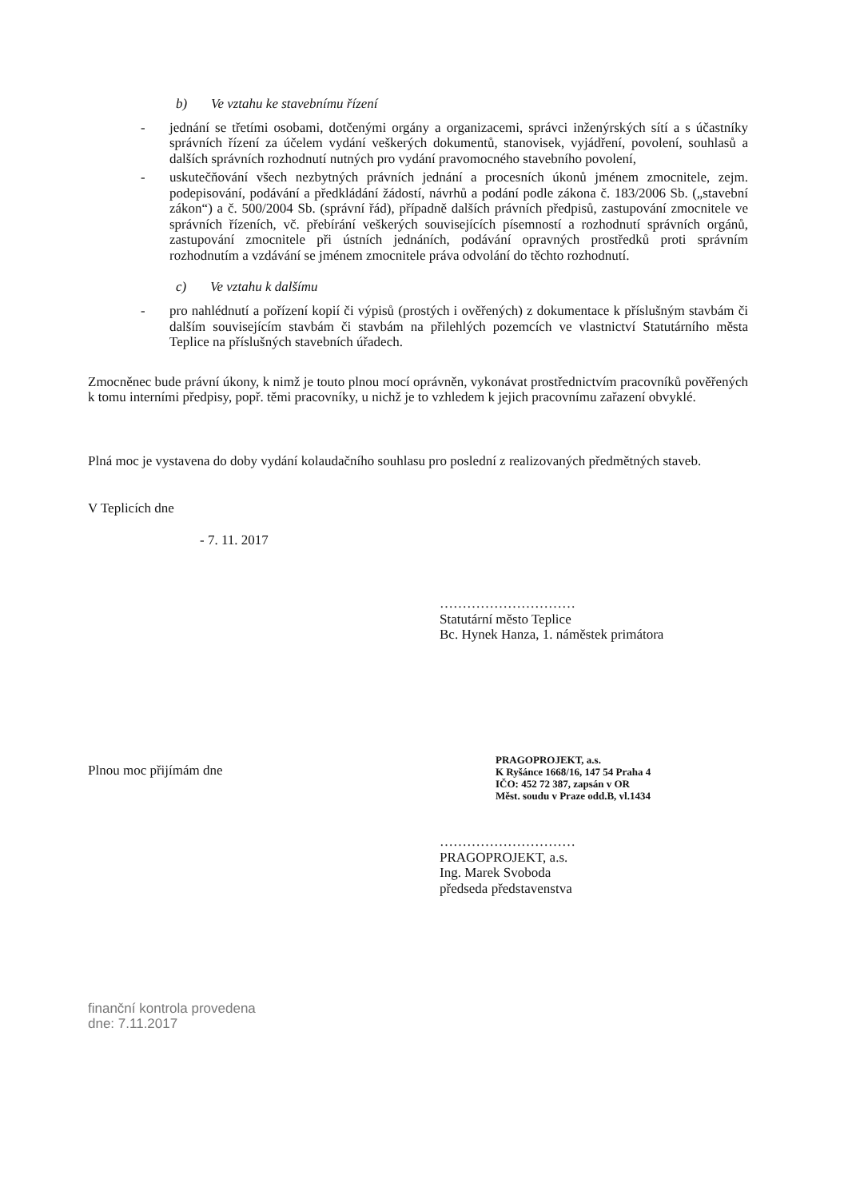b) Ve vztahu ke stavebnímu řízení
- jednání se třetími osobami, dotčenými orgány a organizacemi, správci inženýrských sítí a s účastníky správních řízení za účelem vydání veškerých dokumentů, stanovisek, vyjádření, povolení, souhlasů a dalších správních rozhodnutí nutných pro vydání pravomocného stavebního povolení,
- uskutečňování všech nezbytných právních jednání a procesních úkonů jménem zmocnitele, zejm. podepisování, podávání a předkládání žádostí, návrhů a podání podle zákona č. 183/2006 Sb. („stavební zákon“) a č. 500/2004 Sb. (správní řád), případně dalších právních předpisů, zastupování zmocnitele ve správních řízeních, vč. přebírání veškerých souvisejících písemností a rozhodnutí správních orgánů, zastupování zmocnitele při ústních jednáních, podávání opravných prostředků proti správním rozhodnutím a vzdávání se jménem zmocnitele práva odvolání do těchto rozhodnutí.
c) Ve vztahu k dalšímu
- pro nahlédnutí a pořízení kopií či výpisů (prostých i ověřených) z dokumentace k příslušným stavbám či dalším souvisejícím stavbám či stavbám na přilehlých pozemcích ve vlastnictví Statutárního města Teplice na příslušných stavebních úřadech.
Zmocněnec bude právní úkony, k nimž je touto plnou mocí oprávněn, vykonávat prostřednictvím pracovníků pověřených k tomu interními předpisy, popř. těmi pracovníky, u nichž je to vzhledem k jejich pracovnímu zařazení obvyklé.
Plná moc je vystavena do doby vydání kolaudačního souhlasu pro poslední z realizovaných předmětných staveb.
V Teplicích dne
- 7. 11. 2017
…………………………
Statutární město Teplice
Bc. Hynek Hanza, 1. náměstek primátora
PRAGOPROJEKT, a.s.
K Ryšánce 1668/16, 147 54 Praha 4
IČO: 452 72 387, zapsán v OR
Měst. soudu v Praze odd.B, vl.1434
Plnou moc přijímám dne
…………………………
PRAGOPROJEKT, a.s.
Ing. Marek Svoboda
předseda představenstva
finanční kontrola provedena
dne: 7.11.2017